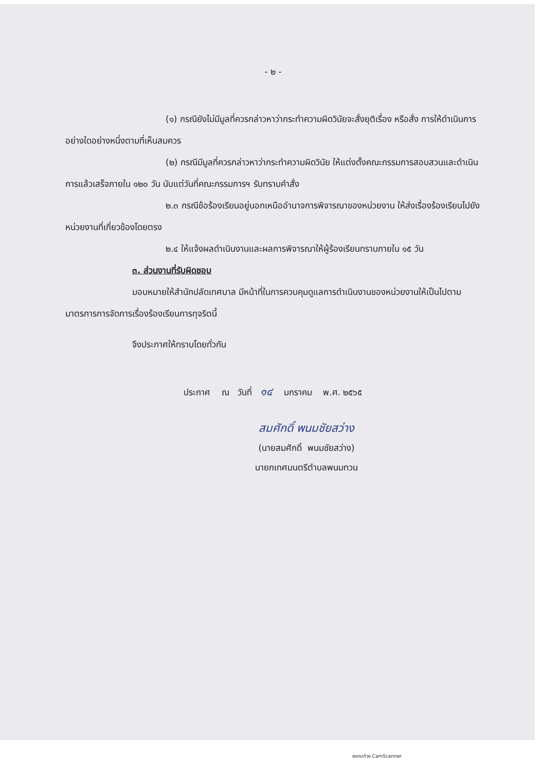- ๒ -
(๑) กรณียังไม่มีมูลที่ควรกล่าวหาว่ากระทำความผิดวินัยจะสั่งยุติเรื่อง หรือสั่ง การให้ดำเนินการอย่างใดอย่างหนึ่งตามที่เห็นสมควร
(๒) กรณีมีมูลที่ควรกล่าวหาว่ากระทำความผิดวินัย ให้แต่งตั้งคณะกรรมการสอบสวนและดำเนินการแล้วเสร็จภายใน ๑๒๐ วัน นับแต่วันที่คณะกรรมการฯ รับทราบคำสั่ง
๒.๓ กรณีข้อร้องเรียนอยู่นอกเหนืออำนาจการพิจารณาของหน่วยงาน ให้ส่งเรื่องร้องเรียนไปยังหน่วยงานที่เกี่ยวข้องโดยตรง
๒.๔ ให้แจ้งผลดำเนินงานและผลการพิจารณาให้ผู้ร้องเรียนทราบภายใน ๑๕ วัน
๓. ส่วนงานที่รับผิดชอบ
มอบหมายให้สำนักปลัดเทศบาล มีหน้าที่ในการควบคุมดูแลการดำเนินงานของหน่วยงานให้เป็นไปตามมาตรการการจัดการเรื่องร้องเรียนการทุจริตนี้
จึงประกาศให้ทราบโดยทั่วกัน
ประกาศ ณ วันที่ ๑๔ มกราคม พ.ศ. ๒๕๖๕
สมศักดิ์ พนมชัยสว่าง
(นายสมศักดิ์ พนมชัยสว่าง)
นายกเทศมนตรีตำบลพนมทวน
สแกนด้วย CamScanner